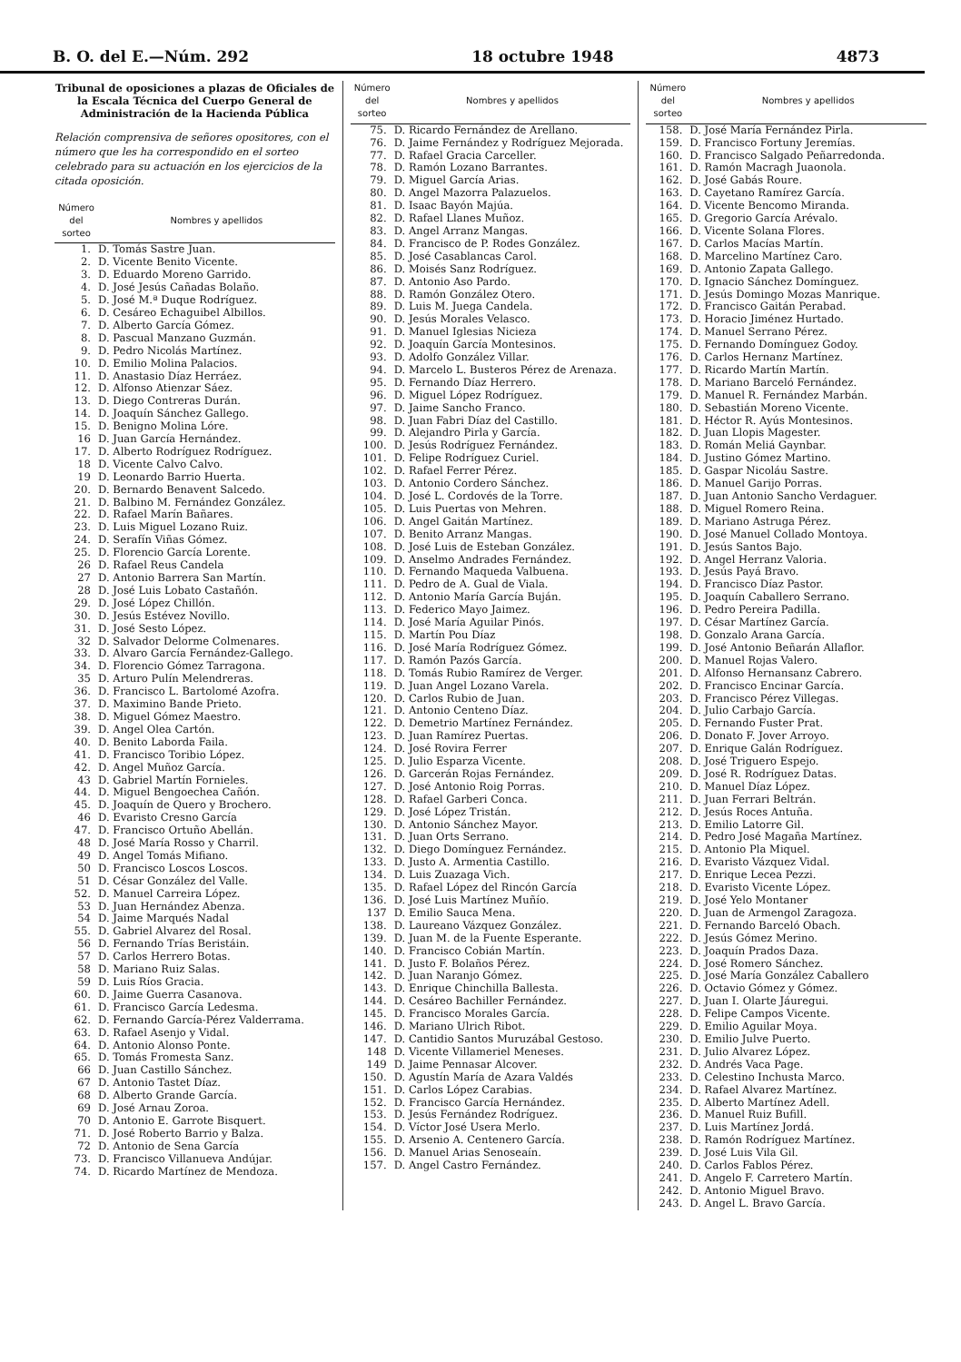B. O. del E.—Núm. 292 18 octubre 1948 4873
Tribunal de oposiciones a plazas de Oficiales de la Escala Técnica del Cuerpo General de Administración de la Hacienda Pública
Relación comprensiva de señores opositores, con el número que les ha correspondido en el sorteo celebrado para su actuación en los ejercicios de la citada oposición.
| Número del sorteo | Nombres y apellidos |
| --- | --- |
| 1. | D. Tomás Sastre Juan. |
| 2. | D. Vicente Benito Vicente. |
| 3. | D. Eduardo Moreno Garrido. |
| 4. | D. José Jesús Cañadas Bolaño. |
| 5. | D. José M.ª Duque Rodríguez. |
| 6. | D. Cesáreo Echaguibel Albillos. |
| 7. | D. Alberto García Gómez. |
| 8. | D. Pascual Manzano Guzmán. |
| 9. | D. Pedro Nicolás Martínez. |
| 10. | D. Emilio Molina Palacios. |
| 11. | D. Anastasio Díaz Herráez. |
| 12. | D. Alfonso Atienzar Sáez. |
| 13. | D. Diego Contreras Durán. |
| 14. | D. Joaquín Sánchez Gallego. |
| 15. | D. Benigno Molina Lóre. |
| 16 | D. Juan García Hernández. |
| 17. | D. Alberto Rodríguez Rodríguez. |
| 18 | D. Vicente Calvo Calvo. |
| 19 | D. Leonardo Barrio Huerta. |
| 20. | D. Bernardo Benavent Salcedo. |
| 21. | D. Balbino M. Fernández González. |
| 22. | D. Rafael Marín Bañares. |
| 23. | D. Luis Miguel Lozano Ruiz. |
| 24. | D. Serafín Viñas Gómez. |
| 25. | D. Florencio García Lorente. |
| 26 | D. Rafael Reus Candela |
| 27 | D. Antonio Barrera San Martín. |
| 28 | D. José Luis Lobato Castañón. |
| 29. | D. José López Chillón. |
| 30. | D. Jesús Estévez Novillo. |
| 31. | D. José Sesto López. |
| 32 | D. Salvador Delorme Colmenares. |
| 33. | D. Alvaro García Fernández-Gallego. |
| 34. | D. Florencio Gómez Tarragona. |
| 35 | D. Arturo Pulín Melendreras. |
| 36. | D. Francisco L. Bartolomé Azofra. |
| 37. | D. Maximino Bande Prieto. |
| 38. | D. Miguel Gómez Maestro. |
| 39. | D. Angel Olea Cartón. |
| 40. | D. Benito Laborda Faila. |
| 41. | D. Francisco Toribio López. |
| 42. | D. Angel Muñoz García. |
| 43 | D. Gabriel Martín Fornieles. |
| 44. | D. Miguel Bengoechea Cañón. |
| 45. | D. Joaquín de Quero y Brochero. |
| 46 | D. Evaristo Cresno García |
| 47. | D. Francisco Ortuño Abellán. |
| 48 | D. José María Rosso y Charril. |
| 49 | D. Angel Tomás Mifiano. |
| 50 | D. Francisco Loscos Loscos. |
| 51 | D. César González del Valle. |
| 52. | D. Manuel Carreira López. |
| 53 | D. Juan Hernández Abenza. |
| 54 | D. Jaime Marqués Nadal |
| 55. | D. Gabriel Alvarez del Rosal. |
| 56 | D. Fernando Trías Beristáin. |
| 57 | D. Carlos Herrero Botas. |
| 58 | D. Mariano Ruiz Salas. |
| 59 | D. Luis Ríos Gracia. |
| 60. | D. Jaime Guerra Casanova. |
| 61. | D. Francisco García Ledesma. |
| 62. | D. Fernando García-Pérez Valderrama. |
| 63. | D. Rafael Asenjo y Vidal. |
| 64. | D. Antonio Alonso Ponte. |
| 65. | D. Tomás Fromesta Sanz. |
| 66 | D. Juan Castillo Sánchez. |
| 67 | D. Antonio Tastet Díaz. |
| 68 | D. Alberto Grande García. |
| 69 | D. José Arnau Zoroa. |
| 70 | D. Antonio E. Garrote Bisquert. |
| 71. | D. José Roberto Barrio y Balza. |
| 72 | D. Antonio de Sena García |
| 73. | D. Francisco Villanueva Andújar. |
| 74. | D. Ricardo Martínez de Mendoza. |
| Número del sorteo | Nombres y apellidos |
| --- | --- |
| 75. | D. Ricardo Fernández de Arellano. |
| 76. | D. Jaime Fernández y Rodríguez Mejorada. |
| 77. | D. Rafael Gracia Carceller. |
| 78. | D. Ramón Lozano Barrantes. |
| 79. | D. Miguel García Arias. |
| 80. | D. Angel Mazorra Palazuelos. |
| 81. | D. Isaac Bayón Majúa. |
| 82. | D. Rafael Llanes Muñoz. |
| 83. | D. Angel Arranz Mangas. |
| 84. | D. Francisco de P. Rodes González. |
| 85. | D. José Casablancas Carol. |
| 86. | D. Moisés Sanz Rodríguez. |
| 87. | D. Antonio Aso Pardo. |
| 88. | D. Ramón González Otero. |
| 89. | D. Luis M. Juega Candela. |
| 90. | D. Jesús Morales Velasco. |
| 91. | D. Manuel Iglesias Nicieza |
| 92. | D. Joaquín García Montesinos. |
| 93. | D. Adolfo González Villar. |
| 94. | D. Marcelo L. Busteros Pérez de Arenaza. |
| 95. | D. Fernando Díaz Herrero. |
| 96. | D. Miguel López Rodríguez. |
| 97. | D. Jaime Sancho Franco. |
| 98. | D. Juan Fabri Díaz del Castillo. |
| 99. | D. Alejandro Pirla y García. |
| 100. | D. Jesús Rodríguez Fernández. |
| 101. | D. Felipe Rodríguez Curiel. |
| 102. | D. Rafael Ferrer Pérez. |
| 103. | D. Antonio Cordero Sánchez. |
| 104. | D. José L. Cordovés de la Torre. |
| 105. | D. Luis Puertas von Mehren. |
| 106. | D. Angel Gaitán Martínez. |
| 107. | D. Benito Arranz Mangas. |
| 108. | D. José Luis de Esteban González. |
| 109. | D. Anselmo Andrades Fernández. |
| 110. | D. Fernando Maqueda Valbuena. |
| 111. | D. Pedro de A. Gual de Viala. |
| 112. | D. Antonio María García Buján. |
| 113. | D. Federico Mayo Jaimez. |
| 114. | D. José María Aguilar Pinós. |
| 115. | D. Martín Pou Díaz |
| 116. | D. José María Rodríguez Gómez. |
| 117. | D. Ramón Pazós García. |
| 118. | D. Tomás Rubio Ramírez de Verger. |
| 119. | D. Juan Angel Lozano Varela. |
| 120. | D. Carlos Rubio de Juan. |
| 121. | D. Antonio Centeno Díaz. |
| 122. | D. Demetrio Martínez Fernández. |
| 123. | D. Juan Ramírez Puertas. |
| 124. | D. José Rovira Ferrer |
| 125. | D. Julio Esparza Vicente. |
| 126. | D. Garcerán Rojas Fernández. |
| 127. | D. José Antonio Roig Porras. |
| 128. | D. Rafael Garberi Conca. |
| 129. | D. José López Tristán. |
| 130. | D. Antonio Sánchez Mayor. |
| 131. | D. Juan Orts Serrano. |
| 132. | D. Diego Domínguez Fernández. |
| 133. | D. Justo A. Armentia Castillo. |
| 134. | D. Luis Zuazaga Vich. |
| 135. | D. Rafael López del Rincón García |
| 136. | D. José Luis Martínez Muñío. |
| 137 | D. Emilio Sauca Mena. |
| 138. | D. Laureano Vázquez González. |
| 139. | D. Juan M. de la Fuente Esperante. |
| 140. | D. Francisco Cobián Martín. |
| 141. | D. Justo F. Bolaños Pérez. |
| 142. | D. Juan Naranjo Gómez. |
| 143. | D. Enrique Chinchilla Ballesta. |
| 144. | D. Cesáreo Bachiller Fernández. |
| 145. | D. Francisco Morales García. |
| 146. | D. Mariano Ulrich Ribot. |
| 147. | D. Cantidio Santos Muruzábal Gestoso. |
| 148 | D. Vicente Villameriel Meneses. |
| 149 | D. Jaime Pennasar Alcover. |
| 150. | D. Agustín María de Azara Valdés |
| 151. | D. Carlos López Carabias. |
| 152. | D. Francisco García Hernández. |
| 153. | D. Jesús Fernández Rodríguez. |
| 154. | D. Víctor José Usera Merlo. |
| 155. | D. Arsenio A. Centenero García. |
| 156. | D. Manuel Arias Senoseaín. |
| 157. | D. Angel Castro Fernández. |
| Número del sorteo | Nombres y apellidos |
| --- | --- |
| 158. | D. José María Fernández Pirla. |
| 159. | D. Francisco Fortuny Jeremías. |
| 160. | D. Francisco Salgado Peñarredonda. |
| 161. | D. Ramón Macragh Juaonola. |
| 162. | D. José Gabás Roure. |
| 163. | D. Cayetano Ramírez García. |
| 164. | D. Vicente Bencomo Miranda. |
| 165. | D. Gregorio García Arévalo. |
| 166. | D. Vicente Solana Flores. |
| 167. | D. Carlos Macías Martín. |
| 168. | D. Marcelino Martínez Caro. |
| 169. | D. Antonio Zapata Gallego. |
| 170. | D. Ignacio Sánchez Domínguez. |
| 171. | D. Jesús Domingo Mozas Manrique. |
| 172. | D. Francisco Gaitán Perabad. |
| 173. | D. Horacio Jiménez Hurtado. |
| 174. | D. Manuel Serrano Pérez. |
| 175. | D. Fernando Domínguez Godoy. |
| 176. | D. Carlos Hernanz Martínez. |
| 177. | D. Ricardo Martín Martín. |
| 178. | D. Mariano Barceló Fernández. |
| 179. | D. Manuel R. Fernández Marbán. |
| 180. | D. Sebastián Moreno Vicente. |
| 181. | D. Héctor R. Ayús Montesinos. |
| 182. | D. Juan Llopis Magester. |
| 183. | D. Román Meliá Gaynbar. |
| 184. | D. Justino Gómez Martino. |
| 185. | D. Gaspar Nicoláu Sastre. |
| 186. | D. Manuel Garijo Porras. |
| 187. | D. Juan Antonio Sancho Verdaguer. |
| 188. | D. Miguel Romero Reina. |
| 189. | D. Mariano Astruga Pérez. |
| 190. | D. José Manuel Collado Montoya. |
| 191. | D. Jesús Santos Bajo. |
| 192. | D. Angel Herranz Valoria. |
| 193. | D. Jesús Payá Bravo. |
| 194. | D. Francisco Díaz Pastor. |
| 195. | D. Joaquín Caballero Serrano. |
| 196. | D. Pedro Pereira Padilla. |
| 197. | D. César Martínez García. |
| 198. | D. Gonzalo Arana García. |
| 199. | D. José Antonio Beñarán Allaflor. |
| 200. | D. Manuel Rojas Valero. |
| 201. | D. Alfonso Hernansanz Cabrero. |
| 202. | D. Francisco Encinar García. |
| 203. | D. Francisco Pérez Villegas. |
| 204. | D. Julio Carbajo García. |
| 205. | D. Fernando Fuster Prat. |
| 206. | D. Donato F. Jover Arroyo. |
| 207. | D. Enrique Galán Rodríguez. |
| 208. | D. José Triguero Espejo. |
| 209. | D. José R. Rodríguez Datas. |
| 210. | D. Manuel Díaz López. |
| 211. | D. Juan Ferrari Beltrán. |
| 212. | D. Jesús Roces Antuña. |
| 213. | D. Emilio Latorre Gil. |
| 214. | D. Pedro José Magaña Martínez. |
| 215. | D. Antonio Pla Miquel. |
| 216. | D. Evaristo Vázquez Vidal. |
| 217. | D. Enrique Lecea Pezzi. |
| 218. | D. Evaristo Vicente López. |
| 219. | D. José Yelo Montaner |
| 220. | D. Juan de Armengol Zaragoza. |
| 221. | D. Fernando Barceló Obach. |
| 222. | D. Jesús Gómez Merino. |
| 223. | D. Joaquín Prados Daza. |
| 224. | D. José Romero Sánchez. |
| 225. | D. José María González Caballero |
| 226. | D. Octavio Gómez y Gómez. |
| 227. | D. Juan I. Olarte Jáuregui. |
| 228. | D. Felipe Campos Vicente. |
| 229. | D. Emilio Aguilar Moya. |
| 230. | D. Emilio Julve Puerto. |
| 231. | D. Julio Alvarez López. |
| 232. | D. Andrés Vaca Page. |
| 233. | D. Celestino Inchusta Marco. |
| 234. | D. Rafael Alvarez Martínez. |
| 235. | D. Alberto Martínez Adell. |
| 236. | D. Manuel Ruiz Bufill. |
| 237. | D. Luis Martínez Jordá. |
| 238. | D. Ramón Rodríguez Martínez. |
| 239. | D. José Luis Vila Gil. |
| 240. | D. Carlos Fablos Pérez. |
| 241. | D. Angelo F. Carretero Martín. |
| 242. | D. Antonio Miguel Bravo. |
| 243. | D. Angel L. Bravo García. |